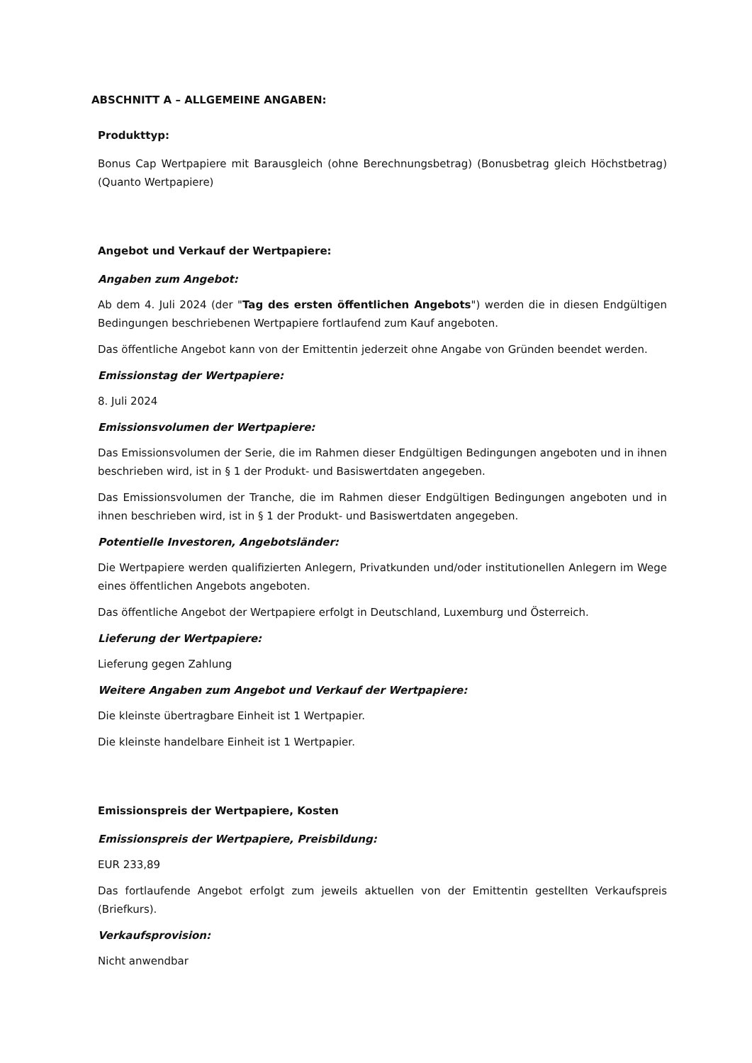ABSCHNITT A – ALLGEMEINE ANGABEN:
Produkttyp:
Bonus Cap Wertpapiere mit Barausgleich (ohne Berechnungsbetrag) (Bonusbetrag gleich Höchstbetrag) (Quanto Wertpapiere)
Angebot und Verkauf der Wertpapiere:
Angaben zum Angebot:
Ab dem 4. Juli 2024 (der "Tag des ersten öffentlichen Angebots") werden die in diesen Endgültigen Bedingungen beschriebenen Wertpapiere fortlaufend zum Kauf angeboten.
Das öffentliche Angebot kann von der Emittentin jederzeit ohne Angabe von Gründen beendet werden.
Emissionstag der Wertpapiere:
8. Juli 2024
Emissionsvolumen der Wertpapiere:
Das Emissionsvolumen der Serie, die im Rahmen dieser Endgültigen Bedingungen angeboten und in ihnen beschrieben wird, ist in § 1 der Produkt- und Basiswertdaten angegeben.
Das Emissionsvolumen der Tranche, die im Rahmen dieser Endgültigen Bedingungen angeboten und in ihnen beschrieben wird, ist in § 1 der Produkt- und Basiswertdaten angegeben.
Potentielle Investoren, Angebotsländer:
Die Wertpapiere werden qualifizierten Anlegern, Privatkunden und/oder institutionellen Anlegern im Wege eines öffentlichen Angebots angeboten.
Das öffentliche Angebot der Wertpapiere erfolgt in Deutschland, Luxemburg und Österreich.
Lieferung der Wertpapiere:
Lieferung gegen Zahlung
Weitere Angaben zum Angebot und Verkauf der Wertpapiere:
Die kleinste übertragbare Einheit ist 1 Wertpapier.
Die kleinste handelbare Einheit ist 1 Wertpapier.
Emissionspreis der Wertpapiere, Kosten
Emissionspreis der Wertpapiere, Preisbildung:
EUR 233,89
Das fortlaufende Angebot erfolgt zum jeweils aktuellen von der Emittentin gestellten Verkaufspreis (Briefkurs).
Verkaufsprovision:
Nicht anwendbar